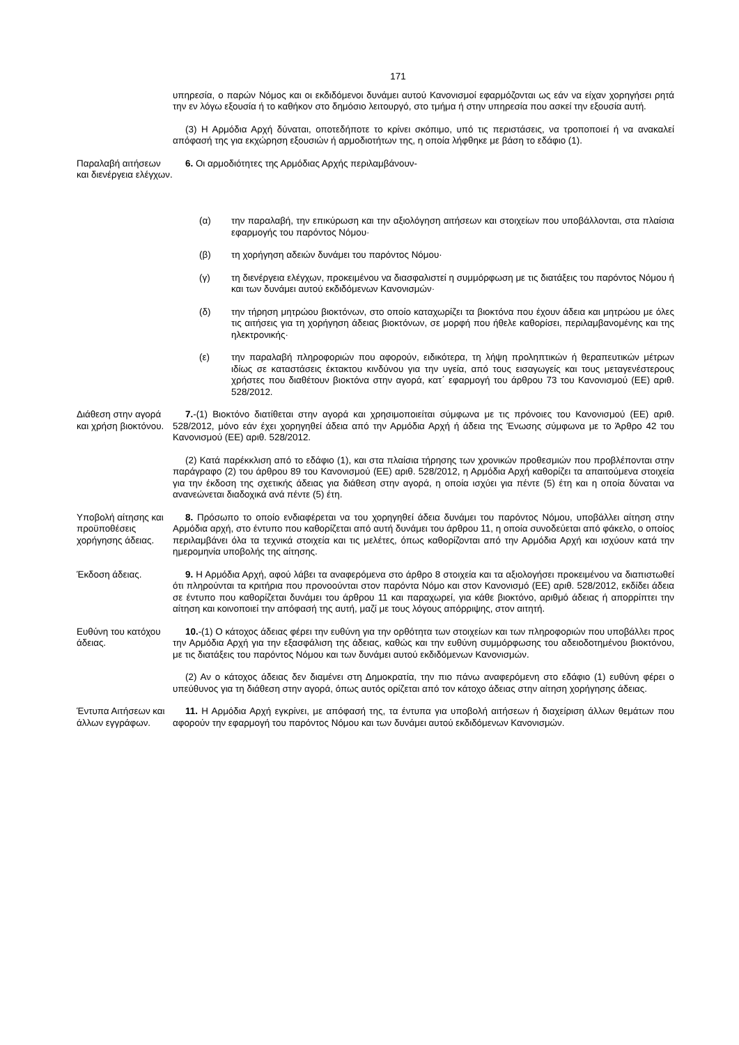171
υπηρεσία, ο παρών Νόμος και οι εκδιδόμενοι δυνάμει αυτού Κανονισμοί εφαρμόζονται ως εάν να είχαν χορηγήσει ρητά την εν λόγω εξουσία ή το καθήκον στο δημόσιο λειτουργό, στο τμήμα ή στην υπηρεσία που ασκεί την εξουσία αυτή.
(3) Η Αρμόδια Αρχή δύναται, οποτεδήποτε το κρίνει σκόπιμο, υπό τις περιστάσεις, να τροποποιεί ή να ανακαλεί απόφασή της για εκχώρηση εξουσιών ή αρμοδιοτήτων της, η οποία λήφθηκε με βάση το εδάφιο (1).
Παραλαβή αιτήσεων και διενέργεια ελέγχων.
6. Οι αρμοδιότητες της Αρμόδιας Αρχής περιλαμβάνουν-
(α) την παραλαβή, την επικύρωση και την αξιολόγηση αιτήσεων και στοιχείων που υποβάλλονται, στα πλαίσια εφαρμογής του παρόντος Νόμου·
(β) τη χορήγηση αδειών δυνάμει του παρόντος Νόμου·
(γ) τη διενέργεια ελέγχων, προκειμένου να διασφαλιστεί η συμμόρφωση με τις διατάξεις του παρόντος Νόμου ή και των δυνάμει αυτού εκδιδόμενων Κανονισμών·
(δ) την τήρηση μητρώου βιοκτόνων, στο οποίο καταχωρίζει τα βιοκτόνα που έχουν άδεια και μητρώου με όλες τις αιτήσεις για τη χορήγηση άδειας βιοκτόνων, σε μορφή που ήθελε καθορίσει, περιλαμβανομένης και της ηλεκτρονικής·
(ε) την παραλαβή πληροφοριών που αφορούν, ειδικότερα, τη λήψη προληπτικών ή θεραπευτικών μέτρων ιδίως σε καταστάσεις έκτακτου κινδύνου για την υγεία, από τους εισαγωγείς και τους μεταγενέστερους χρήστες που διαθέτουν βιοκτόνα στην αγορά, κατ΄ εφαρμογή του άρθρου 73 του Κανονισμού (ΕΕ) αριθ. 528/2012.
Διάθεση στην αγορά και χρήση βιοκτόνου.
7.-(1) Βιοκτόνο διατίθεται στην αγορά και χρησιμοποιείται σύμφωνα με τις πρόνοιες του Κανονισμού (ΕΕ) αριθ. 528/2012, μόνο εάν έχει χορηγηθεί άδεια από την Αρμόδια Αρχή ή άδεια της Ένωσης σύμφωνα με το Άρθρο 42 του Κανονισμού (ΕΕ) αριθ. 528/2012.
(2) Κατά παρέκκλιση από το εδάφιο (1), και στα πλαίσια τήρησης των χρονικών προθεσμιών που προβλέπονται στην παράγραφο (2) του άρθρου 89 του Κανονισμού (ΕΕ) αριθ. 528/2012, η Αρμόδια Αρχή καθορίζει τα απαιτούμενα στοιχεία για την έκδοση της σχετικής άδειας για διάθεση στην αγορά, η οποία ισχύει για πέντε (5) έτη και η οποία δύναται να ανανεώνεται διαδοχικά ανά πέντε (5) έτη.
Υποβολή αίτησης και προϋποθέσεις χορήγησης άδειας.
8. Πρόσωπο το οποίο ενδιαφέρεται να του χορηγηθεί άδεια δυνάμει του παρόντος Νόμου, υποβάλλει αίτηση στην Αρμόδια αρχή, στο έντυπο που καθορίζεται από αυτή δυνάμει του άρθρου 11, η οποία συνοδεύεται από φάκελο, ο οποίος περιλαμβάνει όλα τα τεχνικά στοιχεία και τις μελέτες, όπως καθορίζονται από την Αρμόδια Αρχή και ισχύουν κατά την ημερομηνία υποβολής της αίτησης.
Έκδοση άδειας. 9. Η Αρμόδια Αρχή, αφού λάβει τα αναφερόμενα στο άρθρο 8 στοιχεία και τα αξιολογήσει προκειμένου να διαπιστωθεί ότι πληρούνται τα κριτήρια που προνοούνται στον παρόντα Νόμο και στον Κανονισμό (ΕΕ) αριθ. 528/2012, εκδίδει άδεια σε έντυπο που καθορίζεται δυνάμει του άρθρου 11 και παραχωρεί, για κάθε βιοκτόνο, αριθμό άδειας ή απορρίπτει την αίτηση και κοινοποιεί την απόφασή της αυτή, μαζί με τους λόγους απόρριψης, στον αιτητή.
Ευθύνη του κατόχου άδειας.
10.-(1) Ο κάτοχος άδειας φέρει την ευθύνη για την ορθότητα των στοιχείων και των πληροφοριών που υποβάλλει προς την Αρμόδια Αρχή για την εξασφάλιση της άδειας, καθώς και την ευθύνη συμμόρφωσης του αδειοδοτημένου βιοκτόνου, με τις διατάξεις του παρόντος Νόμου και των δυνάμει αυτού εκδιδόμενων Κανονισμών.
(2) Αν ο κάτοχος άδειας δεν διαμένει στη Δημοκρατία, την πιο πάνω αναφερόμενη στο εδάφιο (1) ευθύνη φέρει ο υπεύθυνος για τη διάθεση στην αγορά, όπως αυτός ορίζεται από τον κάτοχο άδειας στην αίτηση χορήγησης άδειας.
Έντυπα Αιτήσεων και άλλων εγγράφων.
11. Η Αρμόδια Αρχή εγκρίνει, με απόφασή της, τα έντυπα για υποβολή αιτήσεων ή διαχείριση άλλων θεμάτων που αφορούν την εφαρμογή του παρόντος Νόμου και των δυνάμει αυτού εκδιδόμενων Κανονισμών.